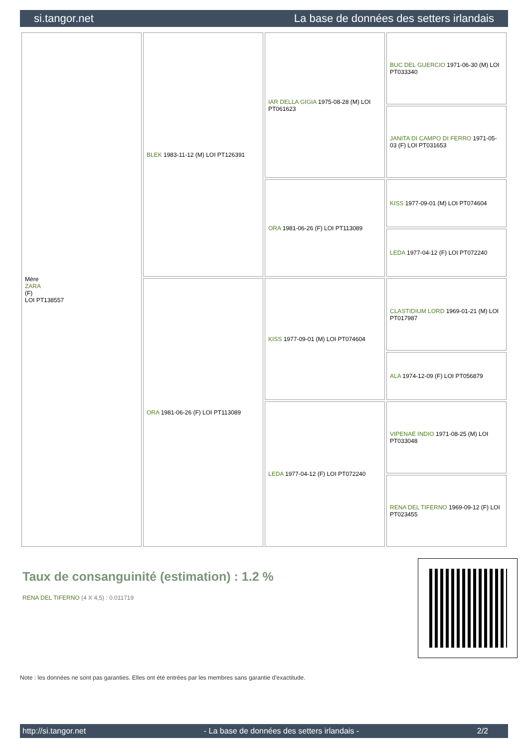si.tangor.net La base de données des setters irlandais
| Mère ZARA (F) LOI PT138557 | BLEK 1983-11-12 (M) LOI PT126391 | IAR DELLA GIGIA 1975-08-28 (M) LOI PT061623 | BUC DEL GUERCIO 1971-06-30 (M) LOI PT033340 |
| | | | JANITA DI CAMPO DI FERRO 1971-05-03 (F) LOI PT031653 |
| | | ORA 1981-06-26 (F) LOI PT113089 | KISS 1977-09-01 (M) LOI PT074604 |
| | | | LEDA 1977-04-12 (F) LOI PT072240 |
| | ORA 1981-06-26 (F) LOI PT113089 | KISS 1977-09-01 (M) LOI PT074604 | CLASTIDIUM LORD 1969-01-21 (M) LOI PT017987 |
| | | | ALA 1974-12-09 (F) LOI PT056879 |
| | | LEDA 1977-04-12 (F) LOI PT072240 | VIPENAE INDIO 1971-08-25 (M) LOI PT033048 |
| | | | RENA DEL TIFERNO 1969-09-12 (F) LOI PT023455 |
Taux de consanguinité (estimation) : 1.2 %
RENA DEL TIFERNO (4 X 4,5) : 0.011719
Note : les données ne sont pas garanties. Elles ont été entrées par les membres sans garantie d'exactitude.
http://si.tangor.net - La base de données des setters irlandais - 2/2